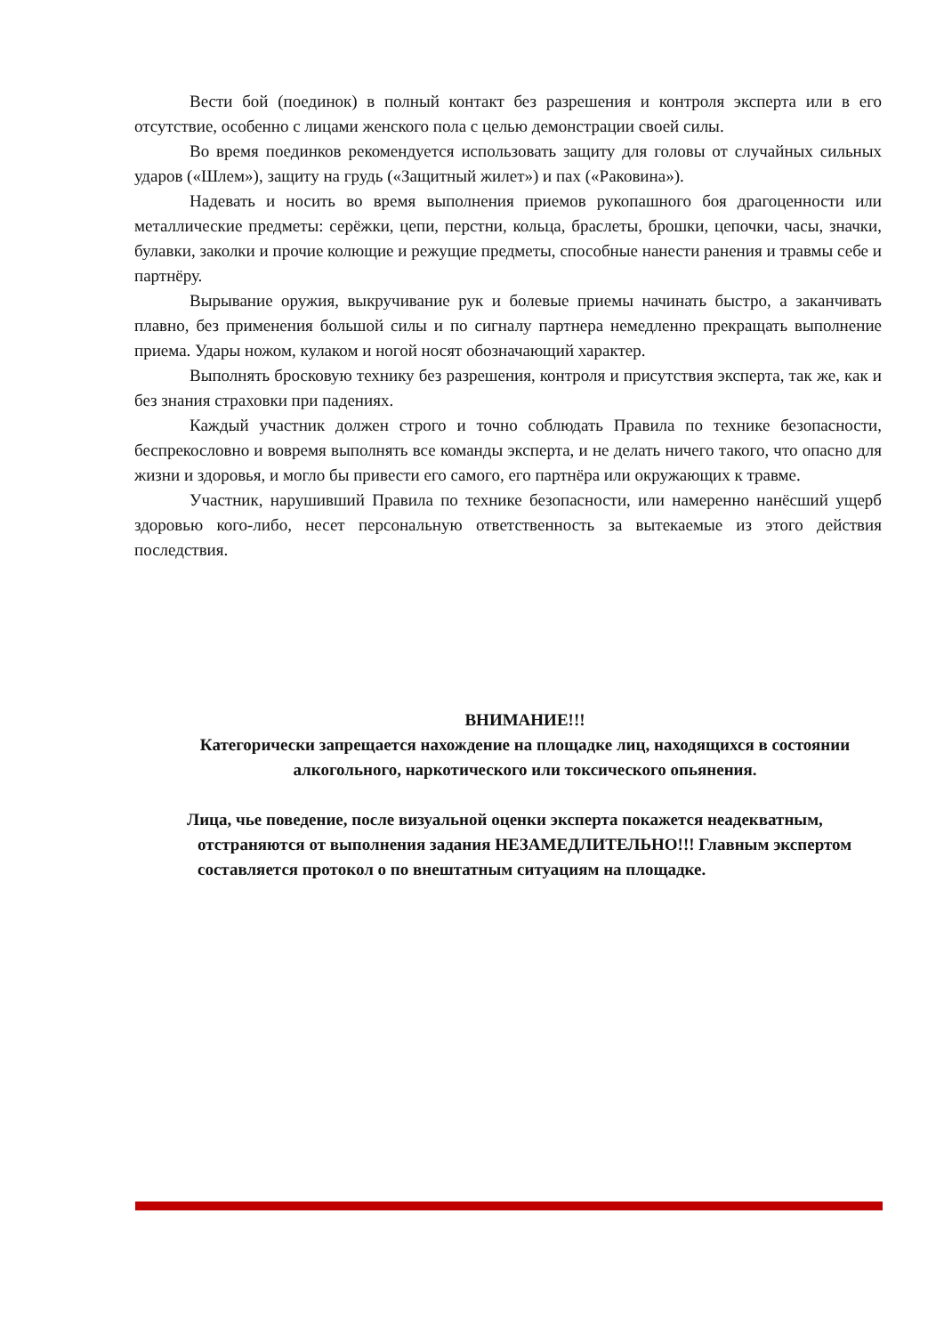Вести бой (поединок) в полный контакт без разрешения и контроля эксперта или в его отсутствие, особенно с лицами женского пола с целью демонстрации своей силы.
Во время поединков рекомендуется использовать защиту для головы от случайных сильных ударов («Шлем»), защиту на грудь («Защитный жилет») и пах («Раковина»).
Надевать и носить во время выполнения приемов рукопашного боя драгоценности или металлические предметы: серёжки, цепи, перстни, кольца, браслеты, брошки, цепочки, часы, значки, булавки, заколки и прочие колющие и режущие предметы, способные нанести ранения и травмы себе и партнёру.
Вырывание оружия, выкручивание рук и болевые приемы начинать быстро, а заканчивать плавно, без применения большой силы и по сигналу партнера немедленно прекращать выполнение приема. Удары ножом, кулаком и ногой носят обозначающий характер.
Выполнять бросковую технику без разрешения, контроля и присутствия эксперта, так же, как и без знания страховки при падениях.
Каждый участник должен строго и точно соблюдать Правила по технике безопасности, беспрекословно и вовремя выполнять все команды эксперта, и не делать ничего такого, что опасно для жизни и здоровья, и могло бы привести его самого, его партнёра или окружающих к травме.
Участник, нарушивший Правила по технике безопасности, или намеренно нанёсший ущерб здоровью кого-либо, несет персональную ответственность за вытекаемые из этого действия последствия.
ВНИМАНИЕ!!!
Категорически запрещается нахождение на площадке лиц, находящихся в состоянии алкогольного, наркотического или токсического опьянения.
Лица, чье поведение, после визуальной оценки эксперта покажется неадекватным, отстраняются от выполнения задания НЕЗАМЕДЛИТЕЛЬНО!!! Главным экспертом составляется протокол о по внештатным ситуациям на площадке.